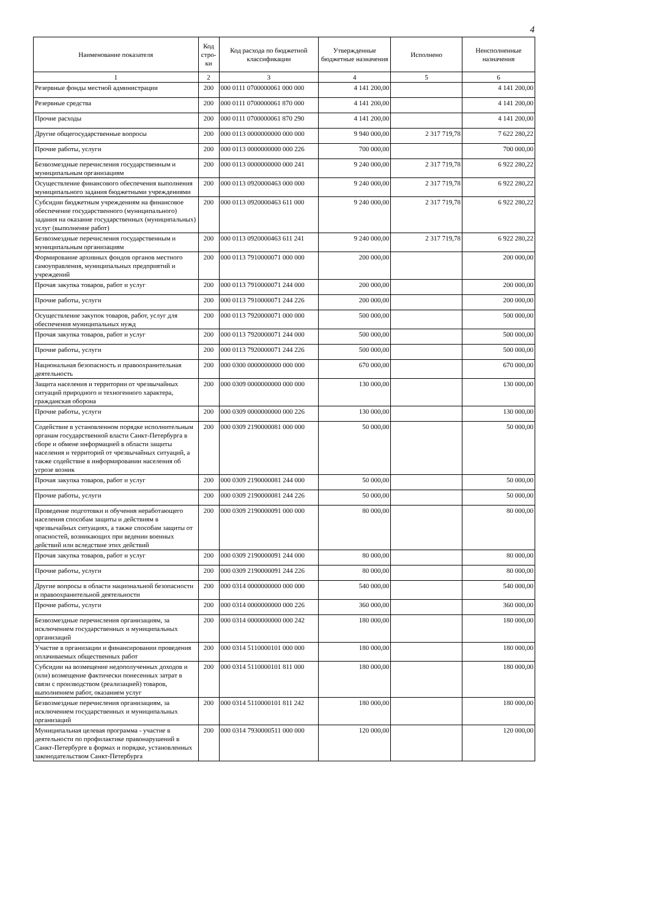4
| Наименование показателя | Код стро-ки | Код расхода по бюджетной классификации | Утвержденные бюджетные назначения | Исполнено | Неисполненные назначения |
| --- | --- | --- | --- | --- | --- |
| 1 | 2 | 3 | 4 | 5 | 6 |
| Резервные фонды местной администрации | 200 | 000 0111 0700000061 000 000 | 4 141 200,00 | | 4 141 200,00 |
| Резервные средства | 200 | 000 0111 0700000061 870 000 | 4 141 200,00 | | 4 141 200,00 |
| Прочие расходы | 200 | 000 0111 0700000061 870 290 | 4 141 200,00 | | 4 141 200,00 |
| Другие общегосударственные вопросы | 200 | 000 0113 0000000000 000 000 | 9 940 000,00 | 2 317 719,78 | 7 622 280,22 |
| Прочие работы, услуги | 200 | 000 0113 0000000000 000 226 | 700 000,00 | | 700 000,00 |
| Безвозмездные перечисления государственным и муниципальным организациям | 200 | 000 0113 0000000000 000 241 | 9 240 000,00 | 2 317 719,78 | 6 922 280,22 |
| Осуществление финансового обеспечения выполнения муниципального задания бюджетными учреждениями | 200 | 000 0113 0920000463 000 000 | 9 240 000,00 | 2 317 719,78 | 6 922 280,22 |
| Субсидии бюджетным учреждениям на финансовое обеспечение государственного (муниципального) задания на оказание государственных (муниципальных) услуг (выполнение работ) | 200 | 000 0113 0920000463 611 000 | 9 240 000,00 | 2 317 719,78 | 6 922 280,22 |
| Безвозмездные перечисления государственным и муниципальным организациям | 200 | 000 0113 0920000463 611 241 | 9 240 000,00 | 2 317 719,78 | 6 922 280,22 |
| Формирование архивных фондов органов местного самоуправления, муниципальных предприятий и учреждений | 200 | 000 0113 7910000071 000 000 | 200 000,00 | | 200 000,00 |
| Прочая закупка товаров, работ и услуг | 200 | 000 0113 7910000071 244 000 | 200 000,00 | | 200 000,00 |
| Прочие работы, услуги | 200 | 000 0113 7910000071 244 226 | 200 000,00 | | 200 000,00 |
| Осуществление закупок товаров, работ, услуг для обеспечения муниципальных нужд | 200 | 000 0113 7920000071 000 000 | 500 000,00 | | 500 000,00 |
| Прочая закупка товаров, работ и услуг | 200 | 000 0113 7920000071 244 000 | 500 000,00 | | 500 000,00 |
| Прочие работы, услуги | 200 | 000 0113 7920000071 244 226 | 500 000,00 | | 500 000,00 |
| Национальная безопасность и правоохранительная деятельность | 200 | 000 0300 0000000000 000 000 | 670 000,00 | | 670 000,00 |
| Защита населения и территории от чрезвычайных ситуаций природного и техногенного характера, гражданская оборона | 200 | 000 0309 0000000000 000 000 | 130 000,00 | | 130 000,00 |
| Прочие работы, услуги | 200 | 000 0309 0000000000 000 226 | 130 000,00 | | 130 000,00 |
| Содействие в установленном порядке исполнительным органам государственной власти Санкт-Петербурга в сборе и обмене информацией в области защиты населения и территорий от чрезвычайных ситуаций, а также содействие в информировании населения об угрозе возник | 200 | 000 0309 2190000081 000 000 | 50 000,00 | | 50 000,00 |
| Прочая закупка товаров, работ и услуг | 200 | 000 0309 2190000081 244 000 | 50 000,00 | | 50 000,00 |
| Прочие работы, услуги | 200 | 000 0309 2190000081 244 226 | 50 000,00 | | 50 000,00 |
| Проведение подготовки и обучения неработающего населения способам защиты и действиям в чрезвычайных ситуациях, а также способам защиты от опасностей, возникающих при ведении военных действий или вследствие этих действий | 200 | 000 0309 2190000091 000 000 | 80 000,00 | | 80 000,00 |
| Прочая закупка товаров, работ и услуг | 200 | 000 0309 2190000091 244 000 | 80 000,00 | | 80 000,00 |
| Прочие работы, услуги | 200 | 000 0309 2190000091 244 226 | 80 000,00 | | 80 000,00 |
| Другие вопросы в области национальной безопасности и правоохранительной деятельности | 200 | 000 0314 0000000000 000 000 | 540 000,00 | | 540 000,00 |
| Прочие работы, услуги | 200 | 000 0314 0000000000 000 226 | 360 000,00 | | 360 000,00 |
| Безвозмездные перечисления организациям, за исключением государственных и муниципальных организаций | 200 | 000 0314 0000000000 000 242 | 180 000,00 | | 180 000,00 |
| Участие в организации и финансировании проведения оплачиваемых общественных работ | 200 | 000 0314 5110000101 000 000 | 180 000,00 | | 180 000,00 |
| Субсидии на возмещение недополученных доходов и (или) возмещение фактически понесенных затрат в связи с производством (реализацией) товаров, выполнением работ, оказанием услуг | 200 | 000 0314 5110000101 811 000 | 180 000,00 | | 180 000,00 |
| Безвозмездные перечисления организациям, за исключением государственных и муниципальных организаций | 200 | 000 0314 5110000101 811 242 | 180 000,00 | | 180 000,00 |
| Муниципальная целевая программа - участие в деятельности по профилактике правонарушений в Санкт-Петербурге в формах и порядке, установленных законодательством Санкт-Петербурга | 200 | 000 0314 7930000511 000 000 | 120 000,00 | | 120 000,00 |